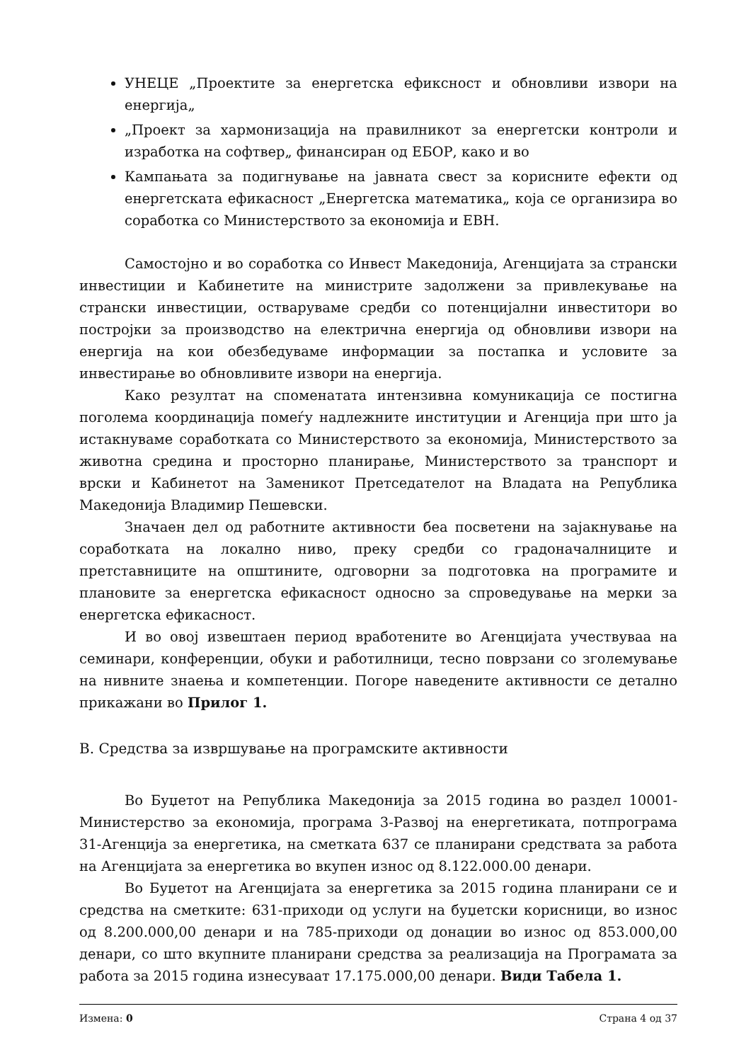УНЕЦЕ „Проектите за енергетска ефиксност и обновливи извори на енергија„
„Проект за хармонизација на правилникот за енергетски контроли и изработка на софтвер„ финансиран од ЕБОР, како и во
Кампањата за подигнување на јавната свест за корисните ефекти од енергетската ефикасност „Енергетска математика„ која се организира во соработка со Министерството за економија и ЕВН.
Самостојно и во соработка со Инвест Македонија, Агенцијата за странски инвестиции и Кабинетите на министрите задолжени за привлекување на странски инвестиции, остваруваме средби со потенцијални инвеститори во постројки за производство на електрична енергија од обновливи извори на енергија на кои обезбедуваме информации за постапка и условите за инвестирање во обновливите извори на енергија.
Како резултат на споменатата интензивна комуникација се постигна поголема координација помеѓу надлежните институции и Агенција при што ја истакнуваме соработката со Министерството за економија, Министерството за животна средина и просторно планирање, Министерството за транспорт и врски и Кабинетот на Заменикот Претседателот на Владата на Република Македонија Владимир Пешевски.
Значаен дел од работните активности беа посветени на зајакнување на соработката на локално ниво, преку средби со градоначалниците и претставниците на општините, одговорни за подготовка на програмите и плановите за енергетска ефикасност односно за спроведување на мерки за енергетска ефикасност.
И во овој извештаен период вработените во Агенцијата учествуваа на семинари, конференции, обуки и работилници, тесно поврзани со зголемување на нивните знаења и компетенции. Погоре наведените активности се детално прикажани во Прилог 1.
В. Средства за извршување на програмските активности
Во Буџетот на Република Македонија за 2015 година во раздел 10001-Министерство за економија, програма 3-Развој на енергетиката, потпрограма 31-Агенција за енергетика, на сметката 637 се планирани средствата за работа на Агенцијата за енергетика во вкупен износ од 8.122.000.00 денари.
Во Буџетот на Агенцијата за енергетика за 2015 година планирани се и средства на сметките: 631-приходи од услуги на буџетски корисници, во износ од 8.200.000,00 денари и на 785-приходи од донации во износ од 853.000,00 денари, со што вкупните планирани средства за реализација на Програмата за работа за 2015 година изнесуваат 17.175.000,00 денари. Види Табела 1.
Измена: 0 Страна 4 од 37